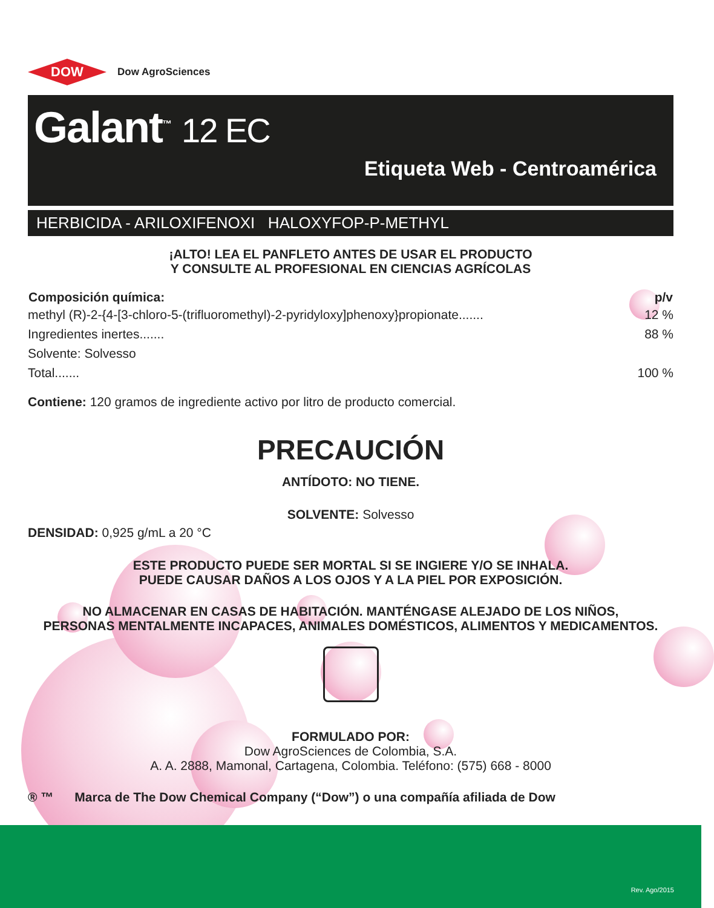DOW
Dow AgroSciences
Galant<sup>™</sup> 12 EC
Etiqueta Web - Centroamérica
HERBICIDA - ARILOXIFENOXI HALOXYFOP-P-METHYL
¡ALTO! LEA EL PANFLETO ANTES DE USAR EL PRODUCTO
Y CONSULTE AL PROFESIONAL EN CIENCIAS AGRÍCOLAS
| Composición química: | p/v |
| --- | --- |
| methyl (R)-2-{4-[3-chloro-5-(trifluoromethyl)-2-pyridyloxy]phenoxy}propionate....... | 12 % |
| Ingredientes inertes....... | 88 % |
| Solvente: Solvesso | |
| Total....... | 100 % |
Contiene: 120 gramos de ingrediente activo por litro de producto comercial.
PRECAUCIÓN
ANTÍDOTO: NO TIENE.
SOLVENTE: Solvesso
DENSIDAD: 0,925 g/mL a 20 °C
ESTE PRODUCTO PUEDE SER MORTAL SI SE INGIERE Y/O SE INHALA.
PUEDE CAUSAR DAÑOS A LOS OJOS Y A LA PIEL POR EXPOSICIÓN.
NO ALMACENAR EN CASAS DE HABITACIÓN. MANTÉNGASE ALEJADO DE LOS NIÑOS,
PERSONAS MENTALMENTE INCAPACES, ANIMALES DOMÉSTICOS, ALIMENTOS Y MEDICAMENTOS.
FORMULADO POR:
Dow AgroSciences de Colombia, S.A.
A. A. 2888, Mamonal, Cartagena, Colombia. Teléfono: (575) 668 - 8000
® ™ Marca de The Dow Chemical Company (“Dow”) o una compañía afiliada de Dow
Rev. Ago/2015